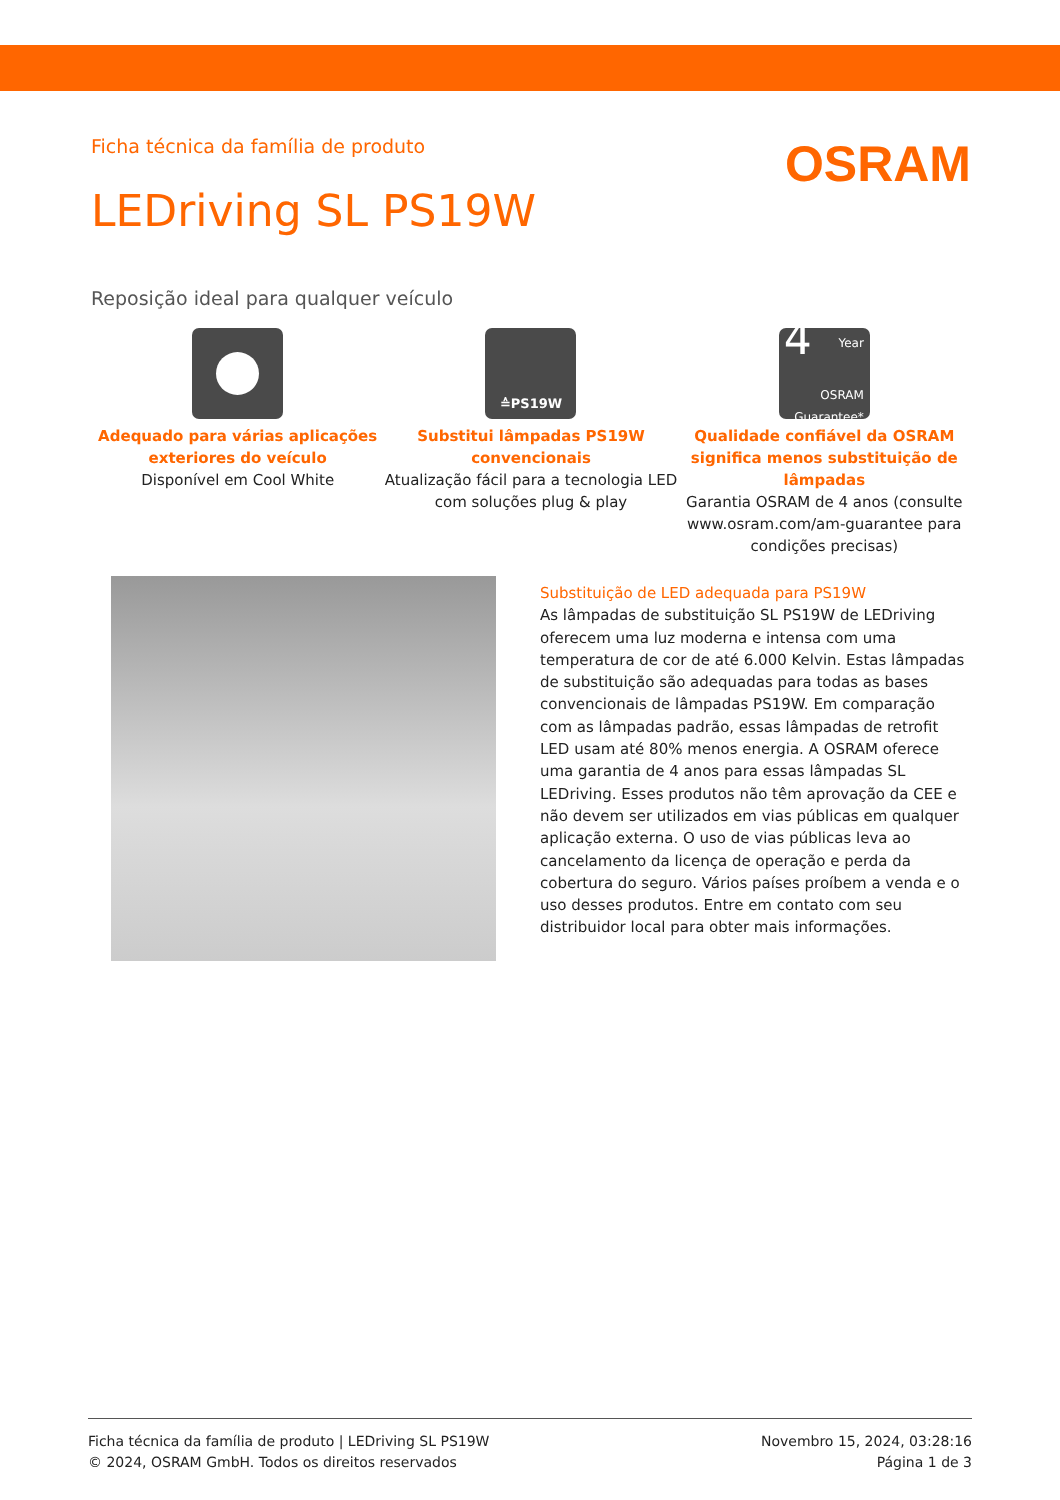Ficha técnica da família de produto
OSRAM
LEDriving SL PS19W
Reposição ideal para qualquer veículo
Adequado para várias aplicações exteriores do veículo
Disponível em Cool White
≙PS19W
Substitui lâmpadas PS19W convencionais
Atualização fácil para a tecnologia LED com soluções plug & play
4
Year
OSRAM Guarantee*
Qualidade confiável da OSRAM significa menos substituição de lâmpadas
Garantia OSRAM de 4 anos (consulte www.osram.com/am-guarantee para condições precisas)
Substituição de LED adequada para PS19W
As lâmpadas de substituição SL PS19W de LEDriving oferecem uma luz moderna e intensa com uma temperatura de cor de até 6.000 Kelvin. Estas lâmpadas de substituição são adequadas para todas as bases convencionais de lâmpadas PS19W. Em comparação com as lâmpadas padrão, essas lâmpadas de retrofit LED usam até 80% menos energia. A OSRAM oferece uma garantia de 4 anos para essas lâmpadas SL LEDriving. Esses produtos não têm aprovação da CEE e não devem ser utilizados em vias públicas em qualquer aplicação externa. O uso de vias públicas leva ao cancelamento da licença de operação e perda da cobertura do seguro. Vários países proíbem a venda e o uso desses produtos. Entre em contato com seu distribuidor local para obter mais informações.
Ficha técnica da família de produto | LEDriving SL PS19W
© 2024, OSRAM GmbH. Todos os direitos reservados
Novembro 15, 2024, 03:28:16
Página 1 de 3